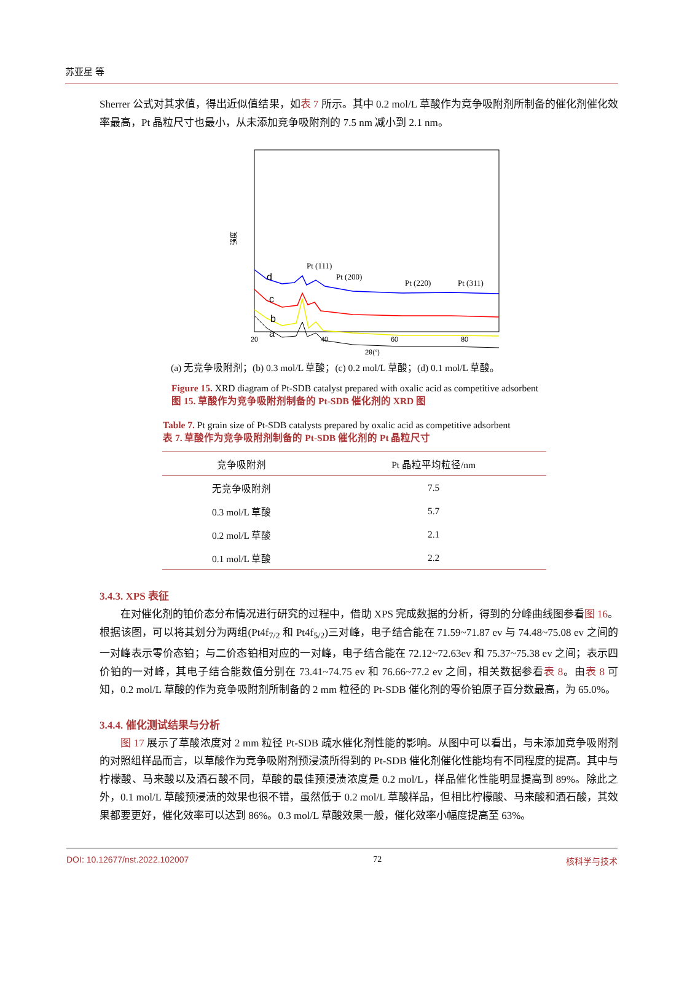苏亚星 等
Sherrer 公式对其求值，得出近似值结果，如表 7 所示。其中 0.2 mol/L 草酸作为竞争吸附剂所制备的催化剂催化效率最高，Pt 晶粒尺寸也最小，从未添加竞争吸附剂的 7.5 nm 减小到 2.1 nm。
强度
d
c
b
a
Pt (111)
Pt (200)
Pt (220)
Pt (311)
20
40
60
80
2θ(°)
(a) 无竞争吸附剂；(b) 0.3 mol/L 草酸；(c) 0.2 mol/L 草酸；(d) 0.1 mol/L 草酸。
Figure 15. XRD diagram of Pt-SDB catalyst prepared with oxalic acid as competitive adsorbent
图 15. 草酸作为竞争吸附剂制备的 Pt-SDB 催化剂的 XRD 图
Table 7. Pt grain size of Pt-SDB catalysts prepared by oxalic acid as competitive adsorbent
表 7. 草酸作为竞争吸附剂制备的 Pt-SDB 催化剂的 Pt 晶粒尺寸
| 竞争吸附剂 | Pt 晶粒平均粒径/nm |
| --- | --- |
| 无竞争吸附剂 | 7.5 |
| 0.3 mol/L 草酸 | 5.7 |
| 0.2 mol/L 草酸 | 2.1 |
| 0.1 mol/L 草酸 | 2.2 |
3.4.3. XPS 表征
在对催化剂的铂价态分布情况进行研究的过程中，借助 XPS 完成数据的分析，得到的分峰曲线图参看图 16。根据该图，可以将其划分为两组(Pt4f<sub>7/2</sub> 和 Pt4f<sub>5/2</sub>)三对峰，电子结合能在 71.59~71.87 ev 与 74.48~75.08 ev 之间的一对峰表示零价态铂；与二价态铂相对应的一对峰，电子结合能在 72.12~72.63ev 和 75.37~75.38 ev 之间；表示四价铂的一对峰，其电子结合能数值分别在 73.41~74.75 ev 和 76.66~77.2 ev 之间，相关数据参看表 8。由表 8 可知，0.2 mol/L 草酸的作为竞争吸附剂所制备的 2 mm 粒径的 Pt-SDB 催化剂的零价铂原子百分数最高，为 65.0%。
3.4.4. 催化测试结果与分析
图 17 展示了草酸浓度对 2 mm 粒径 Pt-SDB 疏水催化剂性能的影响。从图中可以看出，与未添加竞争吸附剂的对照组样品而言，以草酸作为竞争吸附剂预浸渍所得到的 Pt-SDB 催化剂催化性能均有不同程度的提高。其中与柠檬酸、马来酸以及酒石酸不同，草酸的最佳预浸渍浓度是 0.2 mol/L，样品催化性能明显提高到 89%。除此之外，0.1 mol/L 草酸预浸渍的效果也很不错，虽然低于 0.2 mol/L 草酸样品，但相比柠檬酸、马来酸和酒石酸，其效果都要更好，催化效率可以达到 86%。0.3 mol/L 草酸效果一般，催化效率小幅度提高至 63%。
DOI: 10.12677/nst.2022.102007 72 核科学与技术